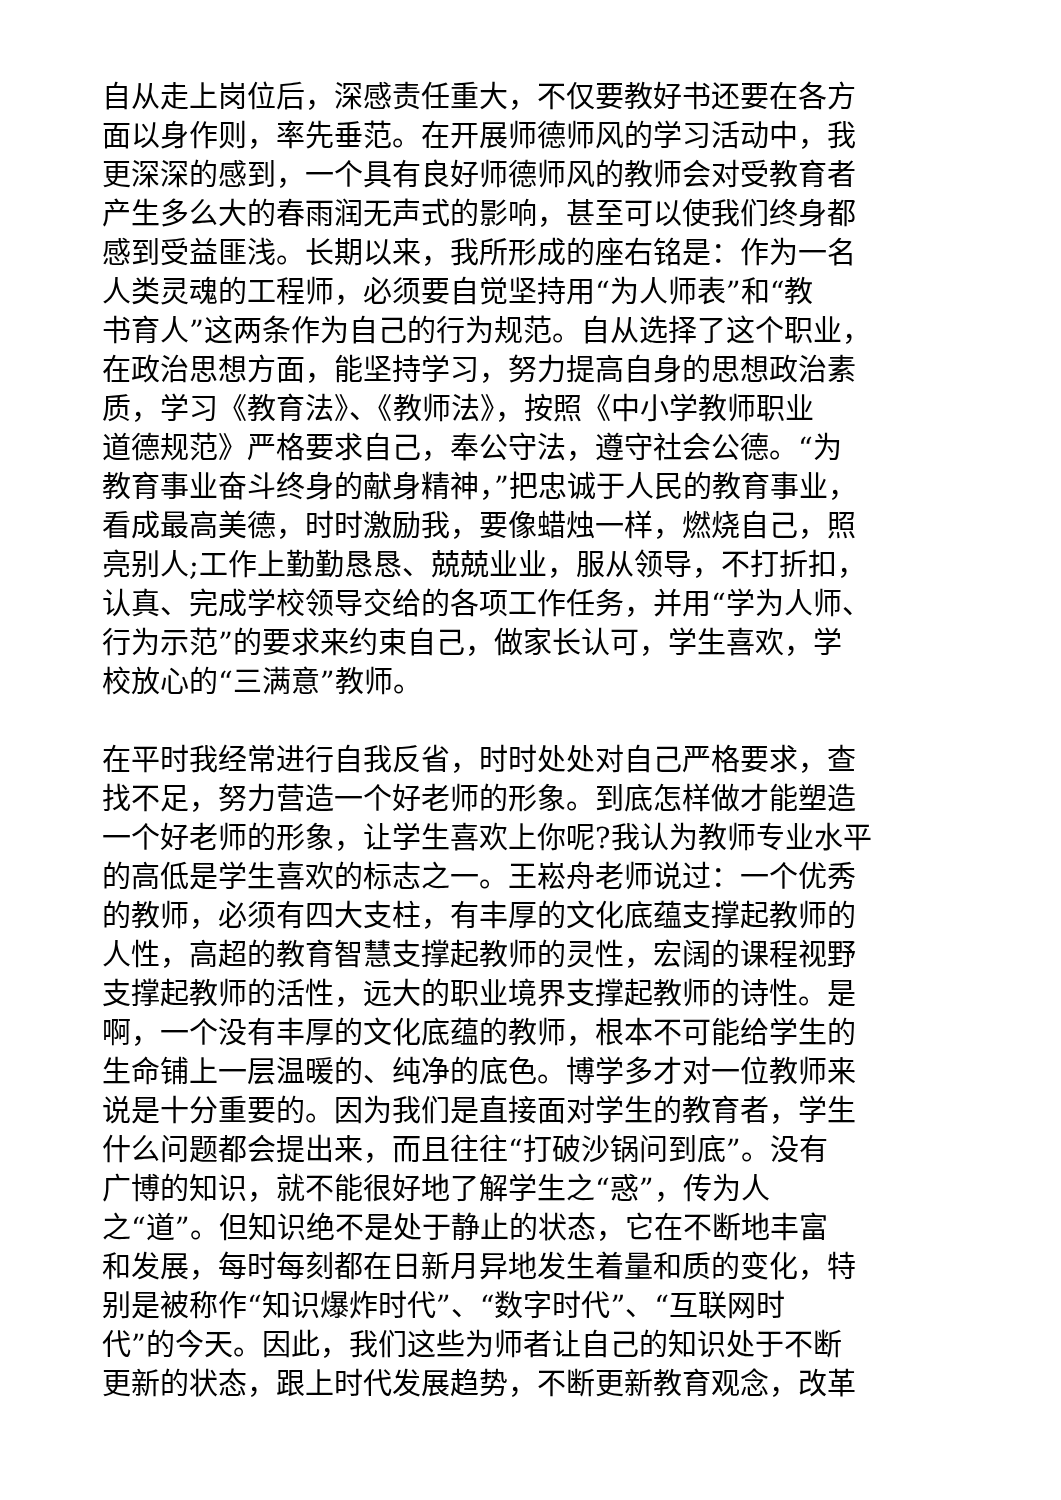自从走上岗位后，深感责任重大，不仅要教好书还要在各方
面以身作则，率先垂范。在开展师德师风的学习活动中，我
更深深的感到，一个具有良好师德师风的教师会对受教育者
产生多么大的春雨润无声式的影响，甚至可以使我们终身都
感到受益匪浅。长期以来，我所形成的座右铭是：作为一名
人类灵魂的工程师，必须要自觉坚持用“为人师表”和“教
书育人”这两条作为自己的行为规范。自从选择了这个职业，
在政治思想方面，能坚持学习，努力提高自身的思想政治素
质，学习《教育法》、《教师法》，按照《中小学教师职业
道德规范》严格要求自己，奉公守法，遵守社会公德。“为
教育事业奋斗终身的献身精神，”把忠诚于人民的教育事业，
看成最高美德，时时激励我，要像蜡烛一样，燃烧自己，照
亮别人;工作上勤勤恳恳、兢兢业业，服从领导，不打折扣，
认真、完成学校领导交给的各项工作任务，并用“学为人师、
行为示范”的要求来约束自己，做家长认可，学生喜欢，学
校放心的“三满意”教师。
在平时我经常进行自我反省，时时处处对自己严格要求，查
找不足，努力营造一个好老师的形象。到底怎样做才能塑造
一个好老师的形象，让学生喜欢上你呢?我认为教师专业水平
的高低是学生喜欢的标志之一。王崧舟老师说过：一个优秀
的教师，必须有四大支柱，有丰厚的文化底蕴支撑起教师的
人性，高超的教育智慧支撑起教师的灵性，宏阔的课程视野
支撑起教师的活性，远大的职业境界支撑起教师的诗性。是
啊，一个没有丰厚的文化底蕴的教师，根本不可能给学生的
生命铺上一层温暖的、纯净的底色。博学多才对一位教师来
说是十分重要的。因为我们是直接面对学生的教育者，学生
什么问题都会提出来，而且往往“打破沙锅问到底”。没有
广博的知识，就不能很好地了解学生之“惑”，传为人
之“道”。但知识绝不是处于静止的状态，它在不断地丰富
和发展，每时每刻都在日新月异地发生着量和质的变化，特
别是被称作“知识爆炸时代”、“数字时代”、“互联网时
代”的今天。因此，我们这些为师者让自己的知识处于不断
更新的状态，跟上时代发展趋势，不断更新教育观念，改革